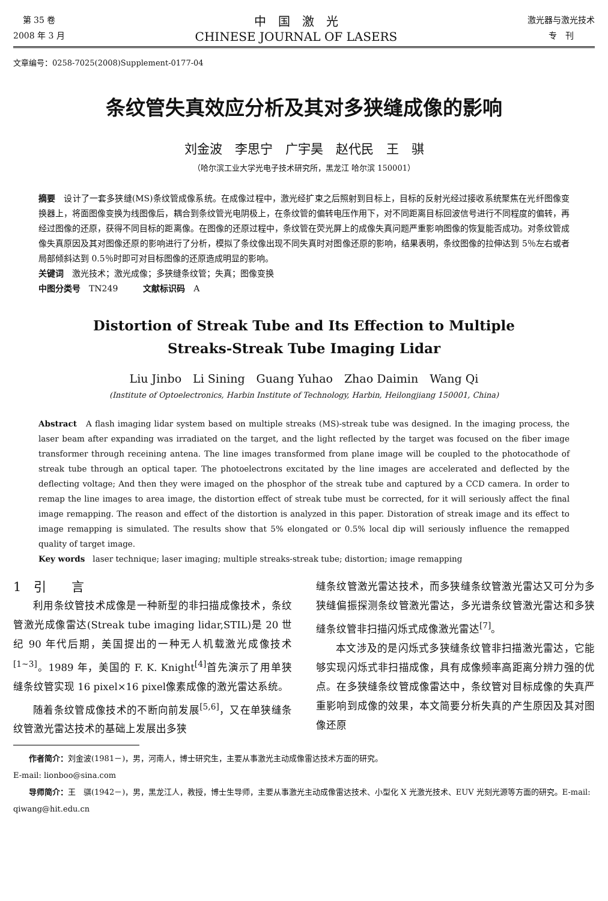第 35 卷
2008 年 3 月
中　国　激　光
CHINESE JOURNAL OF LASERS
激光器与激光技术
专　刊
文章编号：0258-7025(2008)Supplement-0177-04
条纹管失真效应分析及其对多狭缝成像的影响
刘金波　李思宁　广宇昊　赵代民　王　骐
（哈尔滨工业大学光电子技术研究所，黑龙江 哈尔滨 150001）
摘要　设计了一套多狭缝(MS)条纹管成像系统。在成像过程中，激光经扩束之后照射到目标上，目标的反射光经过接收系统聚焦在光纤图像变换器上，将面图像变换为线图像后，耦合到条纹管光电阴极上，在条纹管的偏转电压作用下，对不同距离目标回波信号进行不同程度的偏转，再经过图像的还原，获得不同目标的距离像。在图像的还原过程中，条纹管在荧光屏上的成像失真问题严重影响图像的恢复能否成功。对条纹管成像失真原因及其对图像还原的影响进行了分析，模拟了条纹像出现不同失真时对图像还原的影响，结果表明，条纹图像的拉伸达到 5％左右或者局部倾斜达到 0.5％时即可对目标图像的还原造成明显的影响。
关键词　激光技术；激光成像；多狭缝条纹管；失真；图像变换
中图分类号　TN249　　　文献标识码　A
Distortion of Streak Tube and Its Effection to Multiple
Streaks-Streak Tube Imaging Lidar
Liu Jinbo　Li Sining　Guang Yuhao　Zhao Daimin　Wang Qi
(Institute of Optoelectronics, Harbin Institute of Technology, Harbin, Heilongjiang 150001, China)
Abstract　A flash imaging lidar system based on multiple streaks (MS)-streak tube was designed. In the imaging process, the laser beam after expanding was irradiated on the target, and the light reflected by the target was focused on the fiber image transformer through receining antena. The line images transformed from plane image will be coupled to the photocathode of streak tube through an optical taper. The photoelectrons excitated by the line images are accelerated and deflected by the deflecting voltage; And then they were imaged on the phosphor of the streak tube and captured by a CCD camera. In order to remap the line images to area image, the distortion effect of streak tube must be corrected, for it will seriously affect the final image remapping. The reason and effect of the distortion is analyzed in this paper. Distoration of streak image and its effect to image remapping is simulated. The results show that 5% elongated or 0.5% local dip will seriously influence the remapped quality of target image.
Key words　laser technique; laser imaging; multiple streaks-streak tube; distortion; image remapping
1　引　　言
利用条纹管技术成像是一种新型的非扫描成像技术，条纹管激光成像雷达(Streak tube imaging lidar,STIL)是 20 世纪 90 年代后期，美国提出的一种无人机载激光成像技术<sup>[1~3]</sup>。1989 年，美国的 F. K. Knight<sup>[4]</sup>首先演示了用单狭缝条纹管实现 16 pixel×16 pixel像素成像的激光雷达系统。
随着条纹管成像技术的不断向前发展<sup>[5,6]</sup>，又在单狭缝条纹管激光雷达技术的基础上发展出多狭
缝条纹管激光雷达技术，而多狭缝条纹管激光雷达又可分为多狭缝偏振探测条纹管激光雷达，多光谱条纹管激光雷达和多狭缝条纹管非扫描闪烁式成像激光雷达<sup>[7]</sup>。
本文涉及的是闪烁式多狭缝条纹管非扫描激光雷达，它能够实现闪烁式非扫描成像，具有成像频率高距离分辨力强的优点。在多狭缝条纹管成像雷达中，条纹管对目标成像的失真严重影响到成像的效果，本文简要分析失真的产生原因及其对图像还原
　　作者简介：刘金波(1981－)，男，河南人，博士研究生，主要从事激光主动成像雷达技术方面的研究。
E-mail: lionboo@sina.com
　　导师简介：王　骐(1942－)，男，黑龙江人，教授，博士生导师，主要从事激光主动成像雷达技术、小型化 X 光激光技术、EUV 光刻光源等方面的研究。E-mail: qiwang@hit.edu.cn